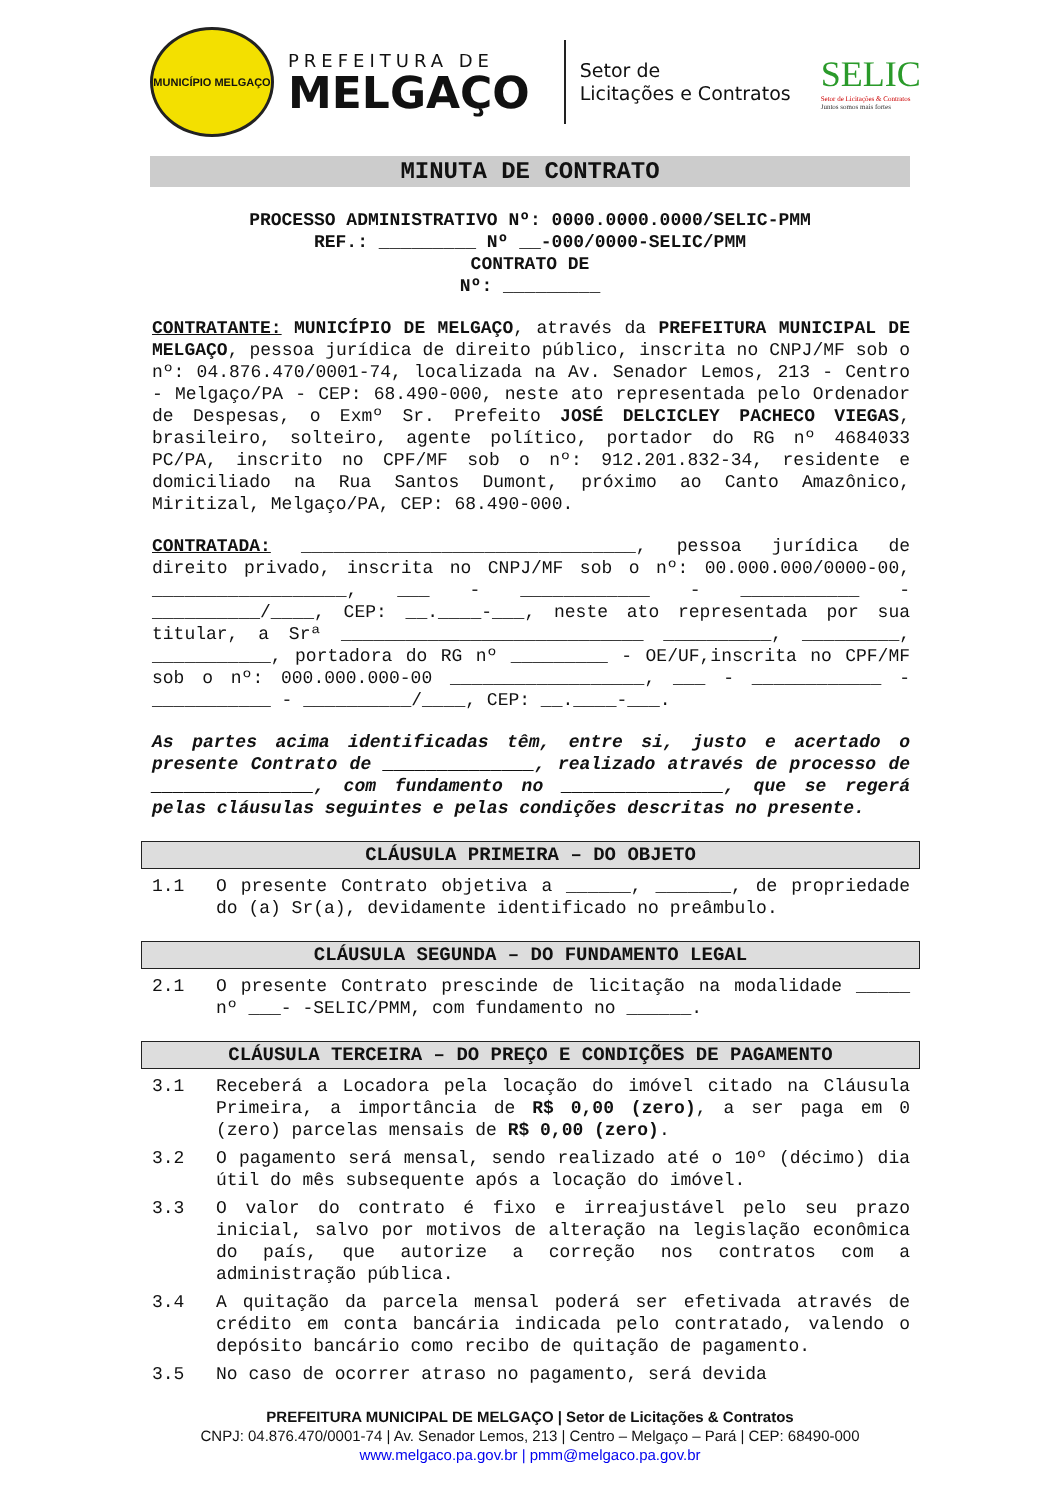MUNICÍPIO MELGAÇO
PREFEITURA DE
MELGAÇO
Setor de
Licitações e Contratos
SELIC
Setor de Licitações & Contratos
Juntos somos mais fortes
MINUTA DE CONTRATO
PROCESSO ADMINISTRATIVO Nº: 0000.0000.0000/SELIC-PMM
REF.: _________ Nº __-000/0000-SELIC/PMM
CONTRATO DE
Nº: _________
CONTRATANTE: MUNICÍPIO DE MELGAÇO, através da PREFEITURA MUNICIPAL DE MELGAÇO, pessoa jurídica de direito público, inscrita no CNPJ/MF sob o nº: 04.876.470/0001-74, localizada na Av. Senador Lemos, 213 - Centro - Melgaço/PA - CEP: 68.490-000, neste ato representada pelo Ordenador de Despesas, o Exmº Sr. Prefeito JOSÉ DELCICLEY PACHECO VIEGAS, brasileiro, solteiro, agente político, portador do RG nº 4684033 PC/PA, inscrito no CPF/MF sob o nº: 912.201.832-34, residente e domiciliado na Rua Santos Dumont, próximo ao Canto Amazônico, Miritizal, Melgaço/PA, CEP: 68.490-000.
CONTRATADA: _______________________________, pessoa jurídica de direito privado, inscrita no CNPJ/MF sob o nº: 00.000.000/0000-00, __________________, ___ - ____________ - ___________ - __________/____, CEP: __.____-___, neste ato representada por sua titular, a Srª ____________________________ __________, _________, ___________, portadora do RG nº _________ - OE/UF,inscrita no CPF/MF sob o nº: 000.000.000-00 __________________, ___ - ____________ - ___________ - __________/____, CEP: __.____-___.
As partes acima identificadas têm, entre si, justo e acertado o presente Contrato de ______________, realizado através de processo de _______________, com fundamento no _______________, que se regerá pelas cláusulas seguintes e pelas condições descritas no presente.
CLÁUSULA PRIMEIRA – DO OBJETO
1.1 O presente Contrato objetiva a ______, _______, de propriedade do (a) Sr(a), devidamente identificado no preâmbulo.
CLÁUSULA SEGUNDA – DO FUNDAMENTO LEGAL
2.1 O presente Contrato prescinde de licitação na modalidade _____ nº ___- -SELIC/PMM, com fundamento no ______.
CLÁUSULA TERCEIRA – DO PREÇO E CONDIÇÕES DE PAGAMENTO
3.1 Receberá a Locadora pela locação do imóvel citado na Cláusula Primeira, a importância de R$ 0,00 (zero), a ser paga em 0 (zero) parcelas mensais de R$ 0,00 (zero).
3.2 O pagamento será mensal, sendo realizado até o 10º (décimo) dia útil do mês subsequente após a locação do imóvel.
3.3 O valor do contrato é fixo e irreajustável pelo seu prazo inicial, salvo por motivos de alteração na legislação econômica do país, que autorize a correção nos contratos com a administração pública.
3.4 A quitação da parcela mensal poderá ser efetivada através de crédito em conta bancária indicada pelo contratado, valendo o depósito bancário como recibo de quitação de pagamento.
3.5 No caso de ocorrer atraso no pagamento, será devida
PREFEITURA MUNICIPAL DE MELGAÇO | Setor de Licitações & Contratos
CNPJ: 04.876.470/0001-74 | Av. Senador Lemos, 213 | Centro – Melgaço – Pará | CEP: 68490-000
www.melgaco.pa.gov.br | pmm@melgaco.pa.gov.br